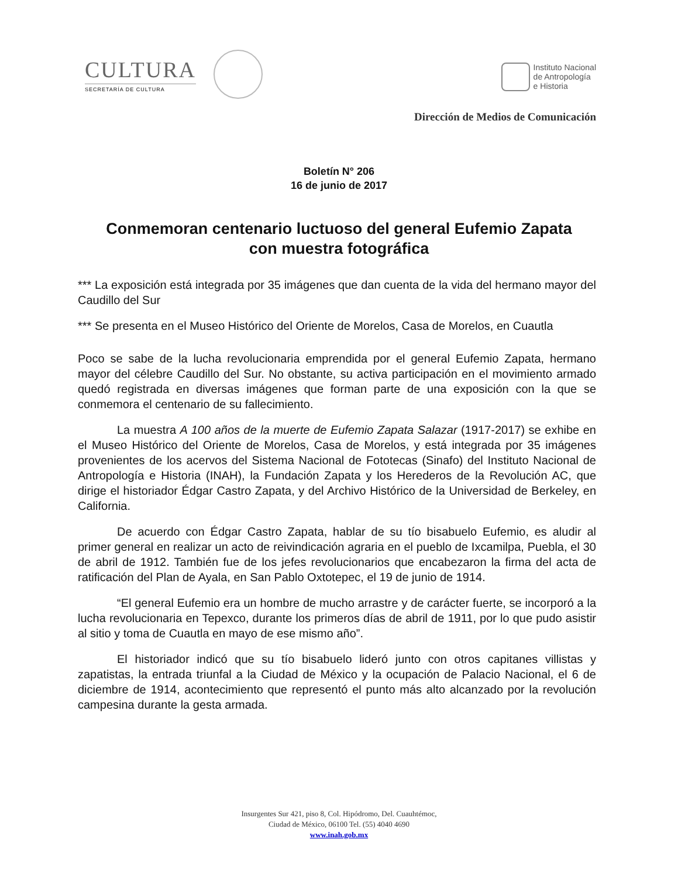CULTURA
SECRETARÍA DE CULTURA
Instituto Nacional
de Antropología
e Historia
Dirección de Medios de Comunicación
Boletín N° 206
16 de junio de 2017
Conmemoran centenario luctuoso del general Eufemio Zapata con muestra fotográfica
*** La exposición está integrada por 35 imágenes que dan cuenta de la vida del hermano mayor del Caudillo del Sur
*** Se presenta en el Museo Histórico del Oriente de Morelos, Casa de Morelos, en Cuautla
Poco se sabe de la lucha revolucionaria emprendida por el general Eufemio Zapata, hermano mayor del célebre Caudillo del Sur. No obstante, su activa participación en el movimiento armado quedó registrada en diversas imágenes que forman parte de una exposición con la que se conmemora el centenario de su fallecimiento.
La muestra A 100 años de la muerte de Eufemio Zapata Salazar (1917-2017) se exhibe en el Museo Histórico del Oriente de Morelos, Casa de Morelos, y está integrada por 35 imágenes provenientes de los acervos del Sistema Nacional de Fototecas (Sinafo) del Instituto Nacional de Antropología e Historia (INAH), la Fundación Zapata y los Herederos de la Revolución AC, que dirige el historiador Édgar Castro Zapata, y del Archivo Histórico de la Universidad de Berkeley, en California.
De acuerdo con Édgar Castro Zapata, hablar de su tío bisabuelo Eufemio, es aludir al primer general en realizar un acto de reivindicación agraria en el pueblo de Ixcamilpa, Puebla, el 30 de abril de 1912. También fue de los jefes revolucionarios que encabezaron la firma del acta de ratificación del Plan de Ayala, en San Pablo Oxtotepec, el 19 de junio de 1914.
“El general Eufemio era un hombre de mucho arrastre y de carácter fuerte, se incorporó a la lucha revolucionaria en Tepexco, durante los primeros días de abril de 1911, por lo que pudo asistir al sitio y toma de Cuautla en mayo de ese mismo año”.
El historiador indicó que su tío bisabuelo lideró junto con otros capitanes villistas y zapatistas, la entrada triunfal a la Ciudad de México y la ocupación de Palacio Nacional, el 6 de diciembre de 1914, acontecimiento que representó el punto más alto alcanzado por la revolución campesina durante la gesta armada.
Insurgentes Sur 421, piso 8, Col. Hipódromo, Del. Cuauhtémoc,
Ciudad de México, 06100 Tel. (55) 4040 4690
www.inah.gob.mx